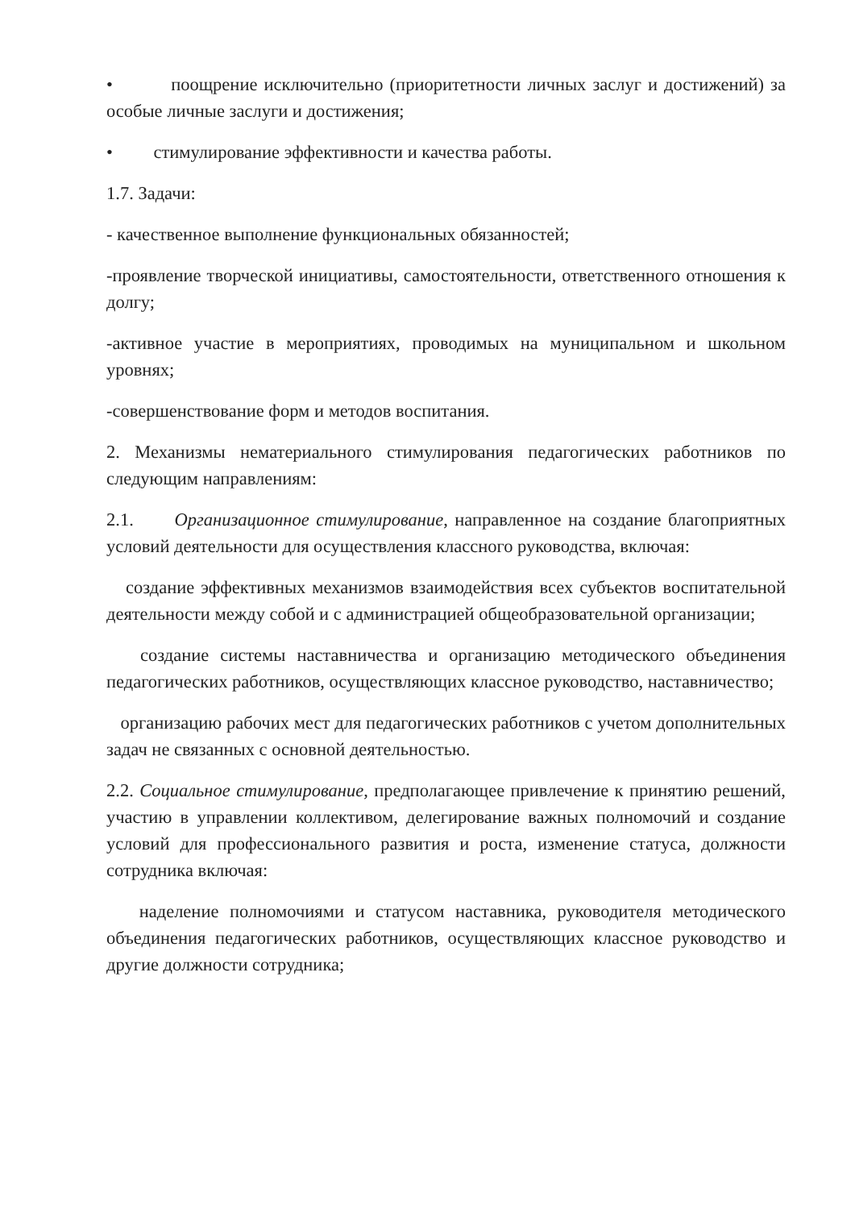• поощрение исключительно (приоритетности личных заслуг и достижений) за особые личные заслуги и достижения;
• стимулирование эффективности и качества работы.
1.7. Задачи:
- качественное выполнение функциональных обязанностей;
-проявление творческой инициативы, самостоятельности, ответственного отношения к долгу;
-активное участие в мероприятиях, проводимых на муниципальном и школьном уровнях;
-совершенствование форм и методов воспитания.
2. Механизмы нематериального стимулирования педагогических работников по следующим направлениям:
2.1. Организационное стимулирование, направленное на создание благоприятных условий деятельности для осуществления классного руководства, включая:
создание эффективных механизмов взаимодействия всех субъектов воспитательной деятельности между собой и с администрацией общеобразовательной организации;
создание системы наставничества и организацию методического объединения педагогических работников, осуществляющих классное руководство, наставничество;
организацию рабочих мест для педагогических работников с учетом дополнительных задач не связанных с основной деятельностью.
2.2. Социальное стимулирование, предполагающее привлечение к принятию решений, участию в управлении коллективом, делегирование важных полномочий и создание условий для профессионального развития и роста, изменение статуса, должности сотрудника включая:
наделение полномочиями и статусом наставника, руководителя методического объединения педагогических работников, осуществляющих классное руководство и другие должности сотрудника;